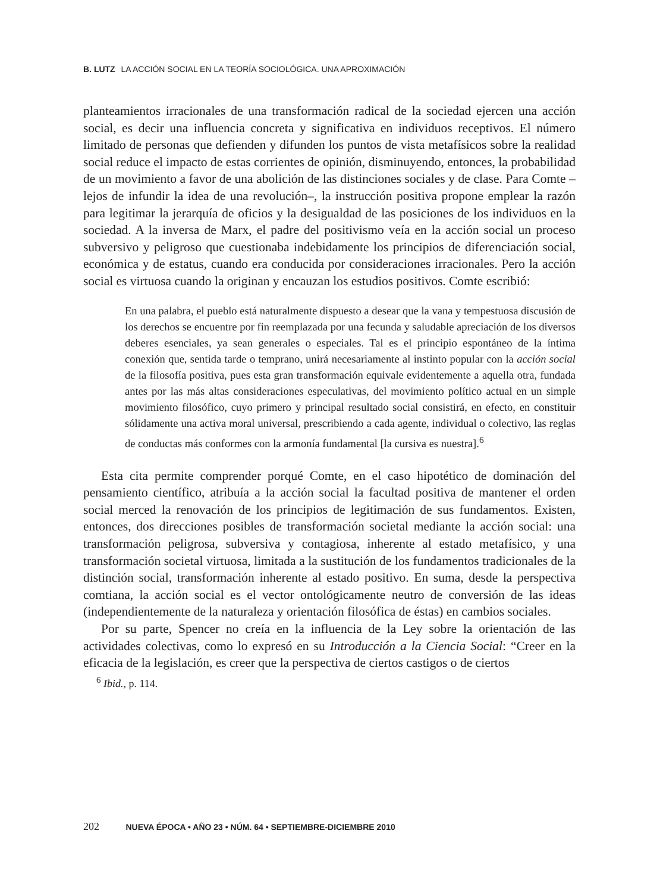B. LUTZ LA ACCIÓN SOCIAL EN LA TEORÍA SOCIOLÓGICA. UNA APROXIMACIÓN
planteamientos irracionales de una transformación radical de la sociedad ejercen una acción social, es decir una influencia concreta y significativa en individuos receptivos. El número limitado de personas que defienden y difunden los puntos de vista metafísicos sobre la realidad social reduce el impacto de estas corrientes de opinión, disminuyendo, entonces, la probabilidad de un movimiento a favor de una abolición de las distinciones sociales y de clase. Para Comte –lejos de infundir la idea de una revolución–, la instrucción positiva propone emplear la razón para legitimar la jerarquía de oficios y la desigualdad de las posiciones de los individuos en la sociedad. A la inversa de Marx, el padre del positivismo veía en la acción social un proceso subversivo y peligroso que cuestionaba indebidamente los principios de diferenciación social, económica y de estatus, cuando era conducida por consideraciones irracionales. Pero la acción social es virtuosa cuando la originan y encauzan los estudios positivos. Comte escribió:
En una palabra, el pueblo está naturalmente dispuesto a desear que la vana y tempestuosa discusión de los derechos se encuentre por fin reemplazada por una fecunda y saludable apreciación de los diversos deberes esenciales, ya sean generales o especiales. Tal es el principio espontáneo de la íntima conexión que, sentida tarde o temprano, unirá necesariamente al instinto popular con la acción social de la filosofía positiva, pues esta gran transformación equivale evidentemente a aquella otra, fundada antes por las más altas consideraciones especulativas, del movimiento político actual en un simple movimiento filosófico, cuyo primero y principal resultado social consistirá, en efecto, en constituir sólidamente una activa moral universal, prescribiendo a cada agente, individual o colectivo, las reglas de conductas más conformes con la armonía fundamental [la cursiva es nuestra].<sup>6</sup>
Esta cita permite comprender porqué Comte, en el caso hipotético de dominación del pensamiento científico, atribuía a la acción social la facultad positiva de mantener el orden social merced la renovación de los principios de legitimación de sus fundamentos. Existen, entonces, dos direcciones posibles de transformación societal mediante la acción social: una transformación peligrosa, subversiva y contagiosa, inherente al estado metafísico, y una transformación societal virtuosa, limitada a la sustitución de los fundamentos tradicionales de la distinción social, transformación inherente al estado positivo. En suma, desde la perspectiva comtiana, la acción social es el vector ontológicamente neutro de conversión de las ideas (independientemente de la naturaleza y orientación filosófica de éstas) en cambios sociales.
Por su parte, Spencer no creía en la influencia de la Ley sobre la orientación de las actividades colectivas, como lo expresó en su Introducción a la Ciencia Social: “Creer en la eficacia de la legislación, es creer que la perspectiva de ciertos castigos o de ciertos
<sup>6</sup> Ibid., p. 114.
202 NUEVA ÉPOCA • AÑO 23 • NÚM. 64 • SEPTIEMBRE-DICIEMBRE 2010